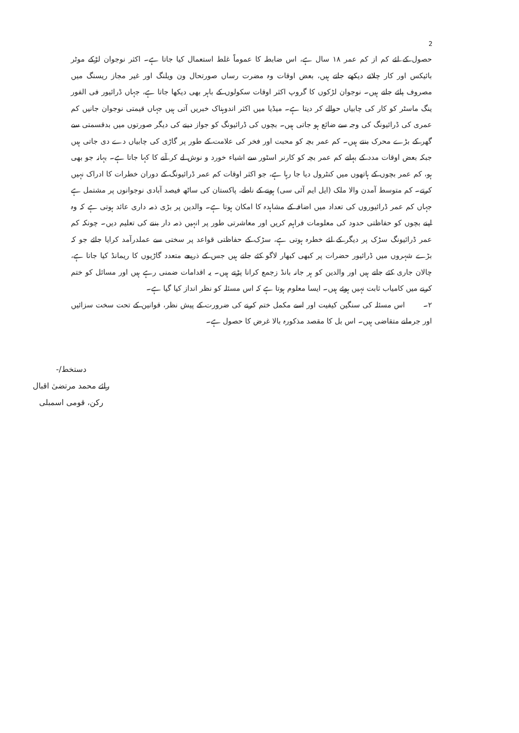2
حصول کے لئے کم از کم عمر ۱۸ سال ہے، اس ضابطہ کا عموماً غلط استعمال کیا جاتا ہے۔ اکثر نوجوان لڑکے موٹر بائیکس اور کار چلاتے دیکھے جاتے ہیں، بعض اوقات وہ مضرت رساں صورتحال ون ویلنگ اور غیر مجاز ریسنگ میں مصروف پائے جاتے ہیں۔ نوجوان لڑکوں کا گروپ اکثر اوقات سکولوں کے باہر بھی دیکھا جاتا ہے، جہاں ڈرائیور فی الفور ینگ ماسٹر کو کار کی چابیاں حوالے کر دیتا ہے۔ میڈیا میں اکثر اندوہناک خبریں آتی ہیں جہاں قیمتی نوجوان جانیں کم عمری کی ڈرائیونگ کی وجہ سے ضائع ہو جاتی ہیں۔ بچوں کی ڈرائیونگ کو جواز دینے کی دیگر صورتوں میں بدقسمتی سے گھر کے بڑے محرک بنتے ہیں۔ کم عمر بچہ کو محبت اور فخر کی علامت کے طور پر گاڑی کی چابیاں دے دی جاتی ہیں جبکہ بعض اوقات مدد کے بہانے کم عمر بچہ کو کارنر اسٹور سے اشیاء خورد و نوش لے کر آنے کا کہا جاتا ہے۔ بہانہ جو بھی ہو، کم عمر بچوں کے ہاتھوں میں کنٹرول دیا جا رہا ہے، جو اکثر اوقات کم عمر ڈرائیونگ کے دوران خطرات کا ادراک نہیں کرتے۔ کم متوسط آمدن والا ملک (ایل ایم آئی سی) ہونے کے ناطے، پاکستان کی ساٹھ فیصد آبادی نوجوانوں پر مشتمل ہے جہاں کم عمر ڈرائیوروں کی تعداد میں اضافہ کے مشاہدہ کا امکان ہوتا ہے۔ والدین پر بڑی ذمہ داری عائد ہوتی ہے کہ وہ اپنے بچوں کو حفاظتی حدود کی معلومات فراہم کریں اور معاشرتی طور پر انہیں ذمہ دار بننے کی تعلیم دیں۔ چونکہ کم عمر ڈرائیونگ سڑک پر دیگر کے لئے خطرہ ہوتی ہے، سڑک کے حفاظتی قواعد پر سختی سے عملدرآمد کرایا جائے جو کہ بڑے شہروں میں ڈرائیور حضرات پر کبھی کبھار لاگو کئے جاتے ہیں جس کے ذریعے متعدد گاڑیوں کا ریمانڈ کیا جاتا ہے، چالان جاری کئے جاتے ہیں اور والدین کو ہر جانہ بانڈ زجمع کرانا پڑتے ہیں۔ یہ اقدامات ضمنی رہے ہیں اور مسائل کو ختم کرنے میں کامیاب ثابت نہیں ہوئے ہیں۔ ایسا معلوم ہوتا ہے کہ اس مسئلہ کو نظر انداز کیا گیا ہے۔
۲۔ اس مسئلہ کی سنگین کیفیت اور اسے مکمل ختم کرنے کی ضرورت کے پیش نظر، قوانین کے تحت سخت سزائیں اور جرمانے متقاضی ہیں۔ اس بل کا مقصد مذکورہ بالا غرض کا حصول ہے۔
دستخط/-
رائے محمد مرتضیٰ اقبال
رکن، قومی اسمبلی